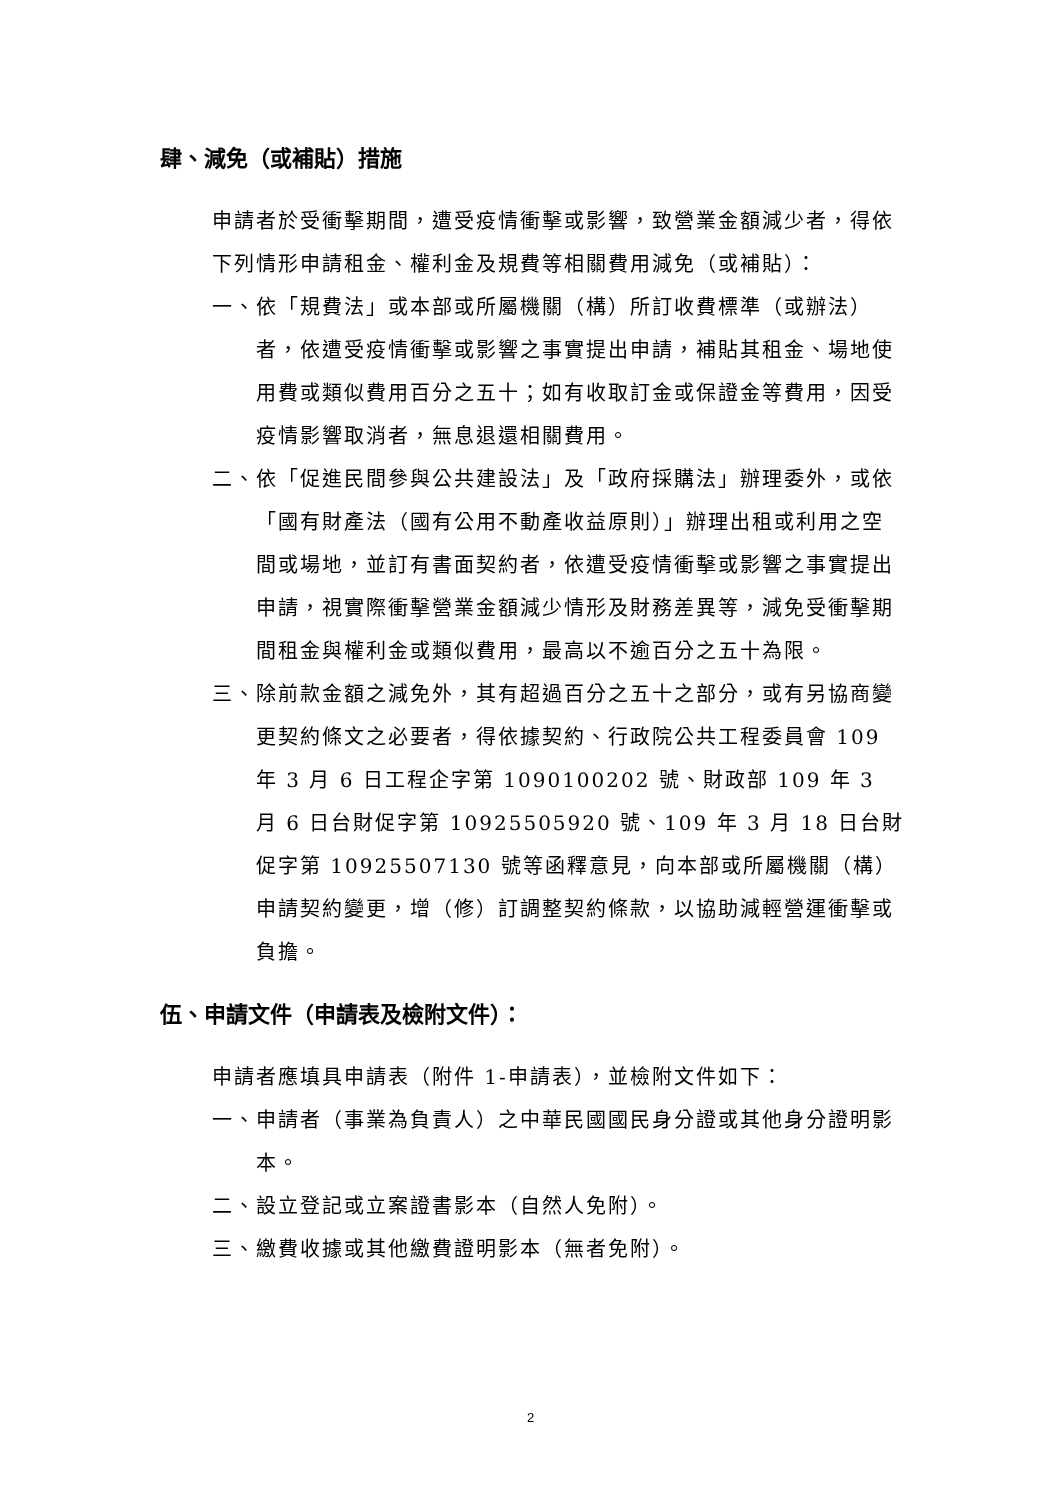肆、減免（或補貼）措施
申請者於受衝擊期間，遭受疫情衝擊或影響，致營業金額減少者，得依下列情形申請租金、權利金及規費等相關費用減免（或補貼）：
一、依「規費法」或本部或所屬機關（構）所訂收費標準（或辦法）者，依遭受疫情衝擊或影響之事實提出申請，補貼其租金、場地使用費或類似費用百分之五十；如有收取訂金或保證金等費用，因受疫情影響取消者，無息退還相關費用。
二、依「促進民間參與公共建設法」及「政府採購法」辦理委外，或依「國有財產法（國有公用不動產收益原則）」辦理出租或利用之空間或場地，並訂有書面契約者，依遭受疫情衝擊或影響之事實提出申請，視實際衝擊營業金額減少情形及財務差異等，減免受衝擊期間租金與權利金或類似費用，最高以不逾百分之五十為限。
三、除前款金額之減免外，其有超過百分之五十之部分，或有另協商變更契約條文之必要者，得依據契約、行政院公共工程委員會 109 年 3 月 6 日工程企字第 1090100202 號、財政部 109 年 3 月 6 日台財促字第 10925505920 號、109 年 3 月 18 日台財促字第 10925507130 號等函釋意見，向本部或所屬機關（構）申請契約變更，增（修）訂調整契約條款，以協助減輕營運衝擊或負擔。
伍、申請文件（申請表及檢附文件）：
申請者應填具申請表（附件 1-申請表），並檢附文件如下：
一、申請者（事業為負責人）之中華民國國民身分證或其他身分證明影本。
二、設立登記或立案證書影本（自然人免附）。
三、繳費收據或其他繳費證明影本（無者免附）。
2